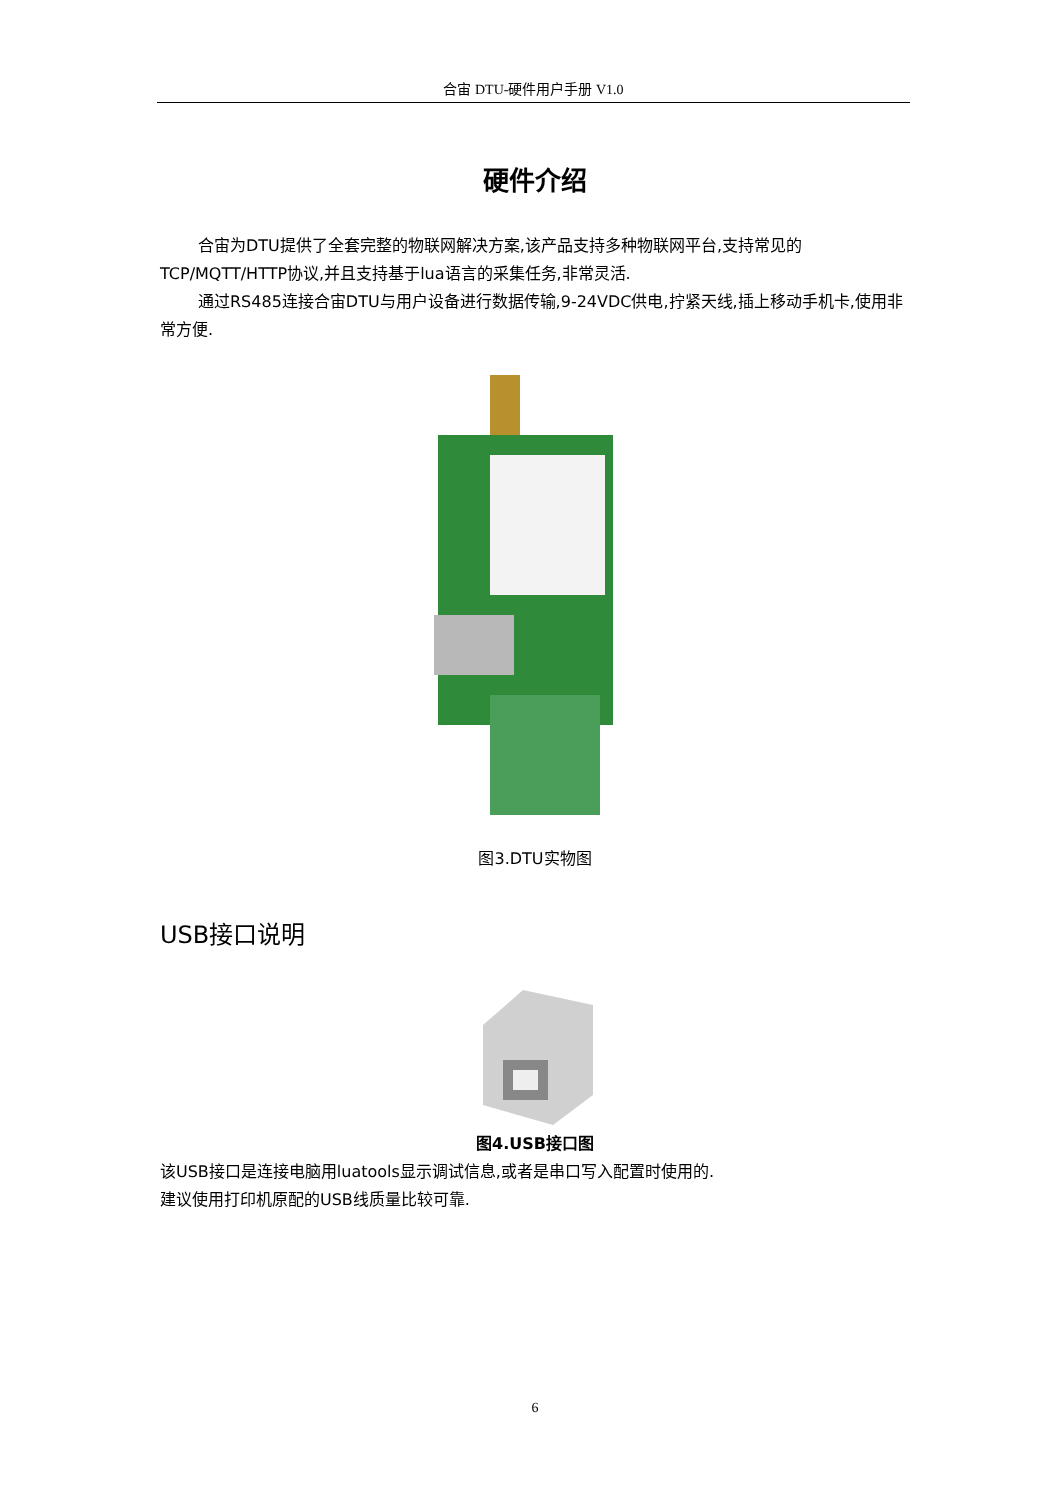合宙 DTU-硬件用户手册 V1.0
硬件介绍
合宙为DTU提供了全套完整的物联网解决方案,该产品支持多种物联网平台,支持常见的TCP/MQTT/HTTP协议,并且支持基于lua语言的采集任务,非常灵活.
通过RS485连接合宙DTU与用户设备进行数据传输,9-24VDC供电,拧紧天线,插上移动手机卡,使用非常方便.
图3.DTU实物图
USB接口说明
图4.USB接口图
该USB接口是连接电脑用luatools显示调试信息,或者是串口写入配置时使用的.
建议使用打印机原配的USB线质量比较可靠.
6